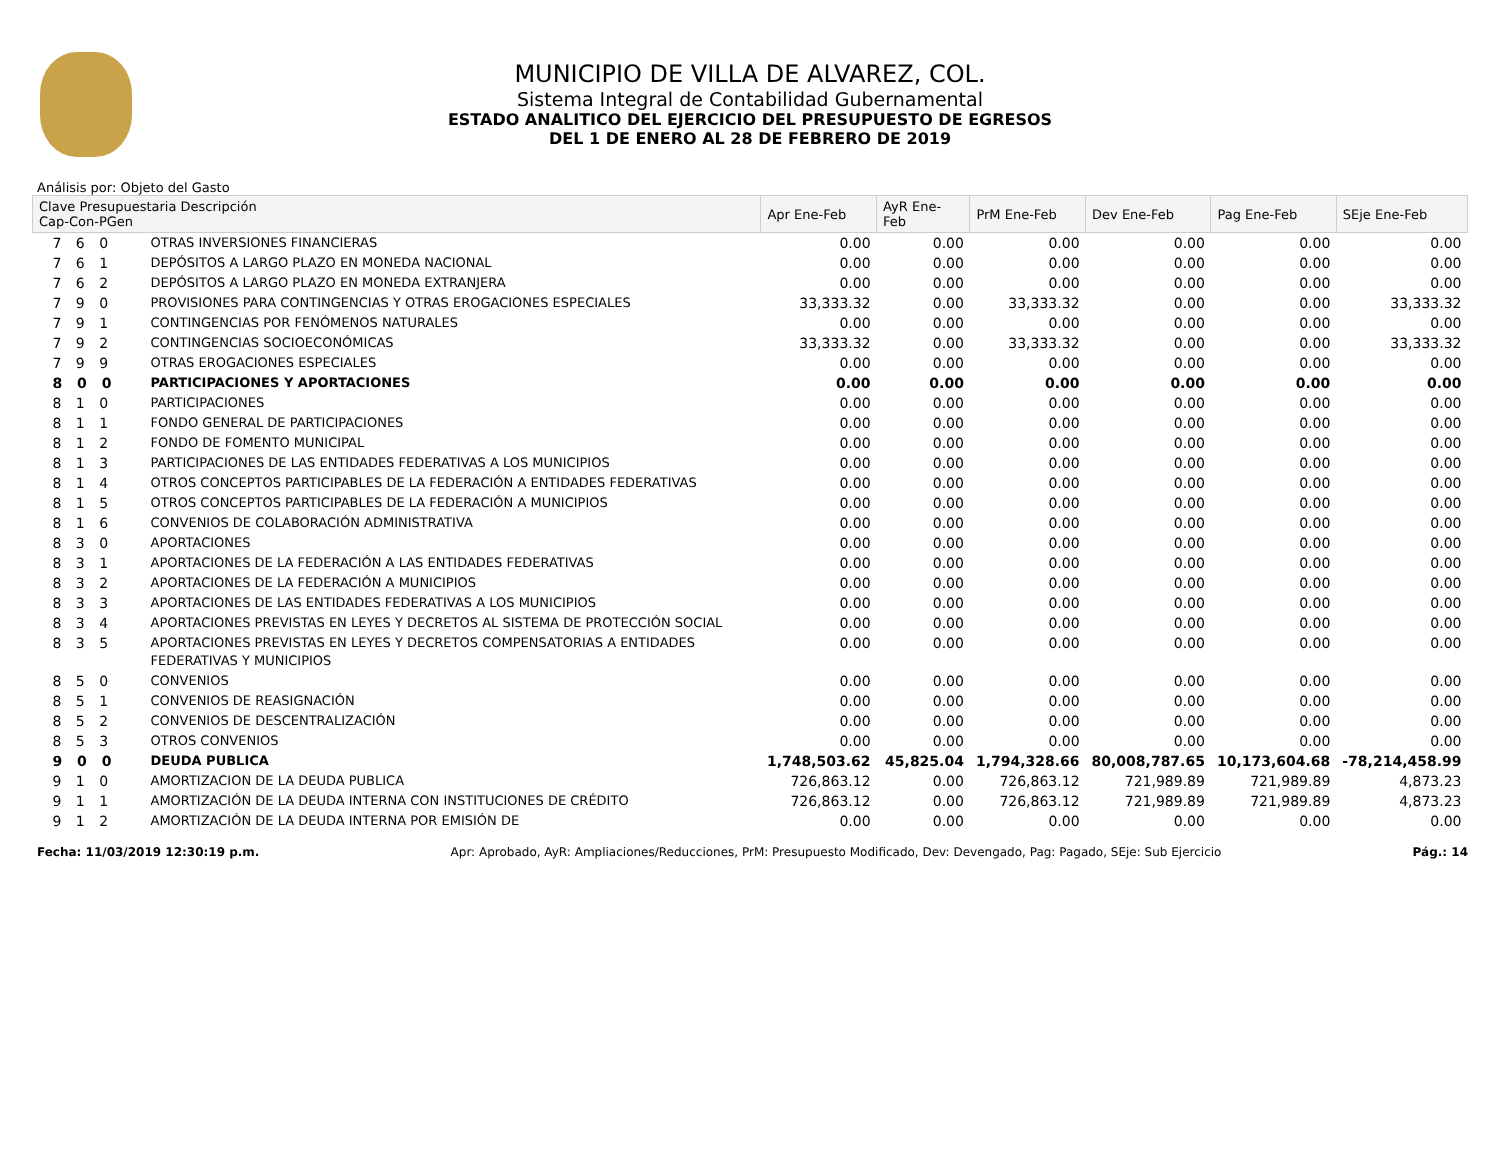MUNICIPIO DE VILLA DE ALVAREZ, COL.
Sistema Integral de Contabilidad Gubernamental
ESTADO ANALITICO DEL EJERCICIO DEL PRESUPUESTO DE EGRESOS
DEL 1 DE ENERO AL 28 DE FEBRERO DE 2019
Análisis por: Objeto del Gasto
| Clave Presupuestaria Descripción Cap-Con-PGen | | Apr Ene-Feb | AyR Ene-Feb | PrM Ene-Feb | Dev Ene-Feb | Pag Ene-Feb | SEje Ene-Feb |
| --- | --- | --- | --- | --- | --- | --- | --- |
| 7 6 0 | OTRAS INVERSIONES FINANCIERAS | 0.00 | 0.00 | 0.00 | 0.00 | 0.00 | 0.00 |
| 7 6 1 | DEPÓSITOS A LARGO PLAZO EN MONEDA NACIONAL | 0.00 | 0.00 | 0.00 | 0.00 | 0.00 | 0.00 |
| 7 6 2 | DEPÓSITOS A LARGO PLAZO EN MONEDA EXTRANJERA | 0.00 | 0.00 | 0.00 | 0.00 | 0.00 | 0.00 |
| 7 9 0 | PROVISIONES PARA CONTINGENCIAS Y OTRAS EROGACIONES ESPECIALES | 33,333.32 | 0.00 | 33,333.32 | 0.00 | 0.00 | 33,333.32 |
| 7 9 1 | CONTINGENCIAS POR FENÓMENOS NATURALES | 0.00 | 0.00 | 0.00 | 0.00 | 0.00 | 0.00 |
| 7 9 2 | CONTINGENCIAS SOCIOECONÓMICAS | 33,333.32 | 0.00 | 33,333.32 | 0.00 | 0.00 | 33,333.32 |
| 7 9 9 | OTRAS EROGACIONES ESPECIALES | 0.00 | 0.00 | 0.00 | 0.00 | 0.00 | 0.00 |
| 8 0 0 | PARTICIPACIONES Y APORTACIONES | 0.00 | 0.00 | 0.00 | 0.00 | 0.00 | 0.00 |
| 8 1 0 | PARTICIPACIONES | 0.00 | 0.00 | 0.00 | 0.00 | 0.00 | 0.00 |
| 8 1 1 | FONDO GENERAL DE PARTICIPACIONES | 0.00 | 0.00 | 0.00 | 0.00 | 0.00 | 0.00 |
| 8 1 2 | FONDO DE FOMENTO MUNICIPAL | 0.00 | 0.00 | 0.00 | 0.00 | 0.00 | 0.00 |
| 8 1 3 | PARTICIPACIONES DE LAS ENTIDADES FEDERATIVAS A LOS MUNICIPIOS | 0.00 | 0.00 | 0.00 | 0.00 | 0.00 | 0.00 |
| 8 1 4 | OTROS CONCEPTOS PARTICIPABLES DE LA FEDERACIÓN A ENTIDADES FEDERATIVAS | 0.00 | 0.00 | 0.00 | 0.00 | 0.00 | 0.00 |
| 8 1 5 | OTROS CONCEPTOS PARTICIPABLES DE LA FEDERACIÓN A MUNICIPIOS | 0.00 | 0.00 | 0.00 | 0.00 | 0.00 | 0.00 |
| 8 1 6 | CONVENIOS DE COLABORACIÓN ADMINISTRATIVA | 0.00 | 0.00 | 0.00 | 0.00 | 0.00 | 0.00 |
| 8 3 0 | APORTACIONES | 0.00 | 0.00 | 0.00 | 0.00 | 0.00 | 0.00 |
| 8 3 1 | APORTACIONES DE LA FEDERACIÓN A LAS ENTIDADES FEDERATIVAS | 0.00 | 0.00 | 0.00 | 0.00 | 0.00 | 0.00 |
| 8 3 2 | APORTACIONES DE LA FEDERACIÓN A MUNICIPIOS | 0.00 | 0.00 | 0.00 | 0.00 | 0.00 | 0.00 |
| 8 3 3 | APORTACIONES DE LAS ENTIDADES FEDERATIVAS A LOS MUNICIPIOS | 0.00 | 0.00 | 0.00 | 0.00 | 0.00 | 0.00 |
| 8 3 4 | APORTACIONES PREVISTAS EN LEYES Y DECRETOS AL SISTEMA DE PROTECCIÓN SOCIAL | 0.00 | 0.00 | 0.00 | 0.00 | 0.00 | 0.00 |
| 8 3 5 | APORTACIONES PREVISTAS EN LEYES Y DECRETOS COMPENSATORIAS A ENTIDADES FEDERATIVAS Y MUNICIPIOS | 0.00 | 0.00 | 0.00 | 0.00 | 0.00 | 0.00 |
| 8 5 0 | CONVENIOS | 0.00 | 0.00 | 0.00 | 0.00 | 0.00 | 0.00 |
| 8 5 1 | CONVENIOS DE REASIGNACIÓN | 0.00 | 0.00 | 0.00 | 0.00 | 0.00 | 0.00 |
| 8 5 2 | CONVENIOS DE DESCENTRALIZACIÓN | 0.00 | 0.00 | 0.00 | 0.00 | 0.00 | 0.00 |
| 8 5 3 | OTROS CONVENIOS | 0.00 | 0.00 | 0.00 | 0.00 | 0.00 | 0.00 |
| 9 0 0 | DEUDA PUBLICA | 1,748,503.62 | 45,825.04 | 1,794,328.66 | 80,008,787.65 | 10,173,604.68 | -78,214,458.99 |
| 9 1 0 | AMORTIZACION DE LA DEUDA PUBLICA | 726,863.12 | 0.00 | 726,863.12 | 721,989.89 | 721,989.89 | 4,873.23 |
| 9 1 1 | AMORTIZACIÓN DE LA DEUDA INTERNA CON INSTITUCIONES DE CRÉDITO | 726,863.12 | 0.00 | 726,863.12 | 721,989.89 | 721,989.89 | 4,873.23 |
| 9 1 2 | AMORTIZACIÓN DE LA DEUDA INTERNA POR EMISIÓN DE | 0.00 | 0.00 | 0.00 | 0.00 | 0.00 | 0.00 |
Fecha: 11/03/2019 12:30:19 p.m. Apr: Aprobado, AyR: Ampliaciones/Reducciones, PrM: Presupuesto Modificado, Dev: Devengado, Pag: Pagado, SEje: Sub Ejercicio Pág.: 14